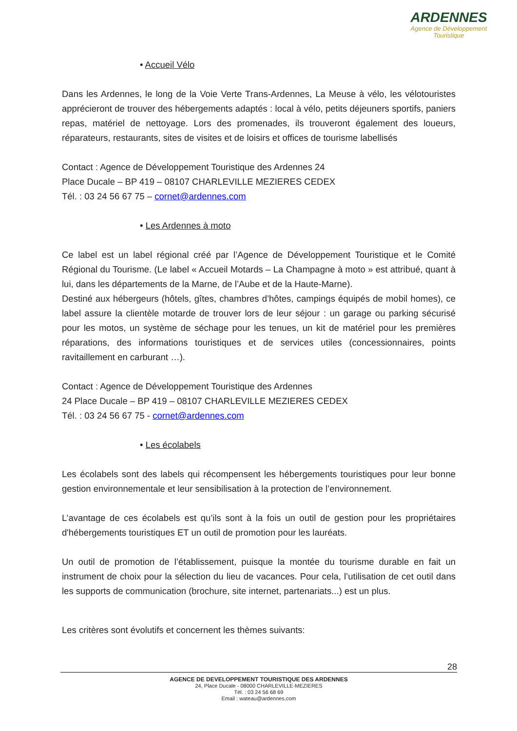ARDENNES
Agence de Développement
Touristique
• Accueil Vélo
Dans les Ardennes, le long de la Voie Verte Trans-Ardennes, La Meuse à vélo, les vélotouristes apprécieront de trouver des hébergements adaptés : local à vélo, petits déjeuners sportifs, paniers repas, matériel de nettoyage. Lors des promenades, ils trouveront également des loueurs, réparateurs, restaurants, sites de visites et de loisirs et offices de tourisme labellisés
Contact : Agence de Développement Touristique des Ardennes 24
Place Ducale – BP 419 – 08107 CHARLEVILLE MEZIERES CEDEX
Tél. : 03 24 56 67 75 – cornet@ardennes.com
• Les Ardennes à moto
Ce label est un label régional créé par l’Agence de Développement Touristique et le Comité Régional du Tourisme. (Le label « Accueil Motards – La Champagne à moto » est attribué, quant à lui, dans les départements de la Marne, de l’Aube et de la Haute-Marne).
Destiné aux hébergeurs (hôtels, gîtes, chambres d’hôtes, campings équipés de mobil homes), ce label assure la clientèle motarde de trouver lors de leur séjour : un garage ou parking sécurisé pour les motos, un système de séchage pour les tenues, un kit de matériel pour les premières réparations, des informations touristiques et de services utiles (concessionnaires, points ravitaillement en carburant …).
Contact : Agence de Développement Touristique des Ardennes
24 Place Ducale – BP 419 – 08107 CHARLEVILLE MEZIERES CEDEX
Tél. : 03 24 56 67 75 - cornet@ardennes.com
• Les écolabels
Les écolabels sont des labels qui récompensent les hébergements touristiques pour leur bonne gestion environnementale et leur sensibilisation à la protection de l’environnement.
L’avantage de ces écolabels est qu’ils sont à la fois un outil de gestion pour les propriétaires d'hébergements touristiques ET un outil de promotion pour les lauréats.
Un outil de promotion de l’établissement, puisque la montée du tourisme durable en fait un instrument de choix pour la sélection du lieu de vacances. Pour cela, l’utilisation de cet outil dans les supports de communication (brochure, site internet, partenariats...) est un plus.
Les critères sont évolutifs et concernent les thèmes suivants:
28
AGENCE DE DEVELOPPEMENT TOURISTIQUE DES ARDENNES
24, Place Ducale - 08000 CHARLEVILLE-MEZIERES
Tél. : 03 24 56 68 69
Email : wateau@ardennes.com